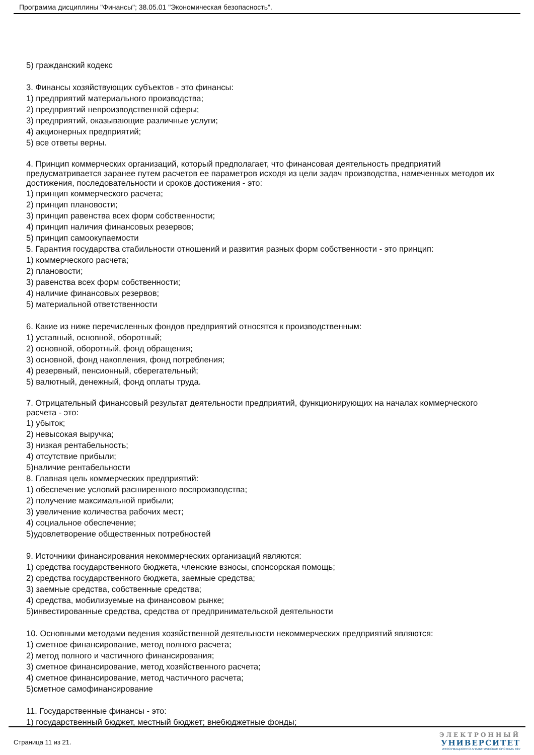Программа дисциплины "Финансы"; 38.05.01 "Экономическая безопасность".
5) гражданский кодекс
3. Финансы хозяйствующих субъектов - это финансы:
1) предприятий материального производства;
2) предприятий непроизводственной сферы;
3) предприятий, оказывающие различные услуги;
4) акционерных предприятий;
5) все ответы верны.
4. Принцип коммерческих организаций, который предполагает, что финансовая деятельность предприятий предусматривается заранее путем расчетов ее параметров исходя из цели задач производства, намеченных методов их достижения, последовательности и сроков достижения - это:
1) принцип коммерческого расчета;
2) принцип плановости;
3) принцип равенства всех форм собственности;
4) принцип наличия финансовых резервов;
5) принцип самоокупаемости
5. Гарантия государства стабильности отношений и развития разных форм собственности - это принцип:
1) коммерческого расчета;
2) плановости;
3) равенства всех форм собственности;
4) наличие финансовых резервов;
5) материальной ответственности
6. Какие из ниже перечисленных фондов предприятий относятся к производственным:
1) уставный, основной, оборотный;
2) основной, оборотный, фонд обращения;
3) основной, фонд накопления, фонд потребления;
4) резервный, пенсионный, сберегательный;
5) валютный, денежный, фонд оплаты труда.
7. Отрицательный финансовый результат деятельности предприятий, функционирующих на началах коммерческого расчета - это:
1) убыток;
2) невысокая выручка;
3) низкая рентабельность;
4) отсутствие прибыли;
5)наличие рентабельности
8. Главная цель коммерческих предприятий:
1) обеспечение условий расширенного воспроизводства;
2) получение максимальной прибыли;
3) увеличение количества рабочих мест;
4) социальное обеспечение;
5)удовлетворение общественных потребностей
9. Источники финансирования некоммерческих организаций являются:
1) средства государственного бюджета, членские взносы, спонсорская помощь;
2) средства государственного бюджета, заемные средства;
3) заемные средства, собственные средства;
4) средства, мобилизуемые на финансовом рынке;
5)инвестированные средства, средства от предпринимательской деятельности
10. Основными методами ведения хозяйственной деятельности некоммерческих предприятий являются:
1) сметное финансирование, метод полного расчета;
2) метод полного и частичного финансирования;
3) сметное финансирование, метод хозяйственного расчета;
4) сметное финансирование, метод частичного расчета;
5)сметное самофинансирование
11. Государственные финансы - это:
1) государственный бюджет, местный бюджет; внебюджетные фонды;
Страница 11 из 21.
ЭЛЕКТРОННЫЙ
УНИВЕРСИТЕТ
ИНФОРМАЦИОННО АНАЛИТИЧЕСКАЯ СИСТЕМА КФУ